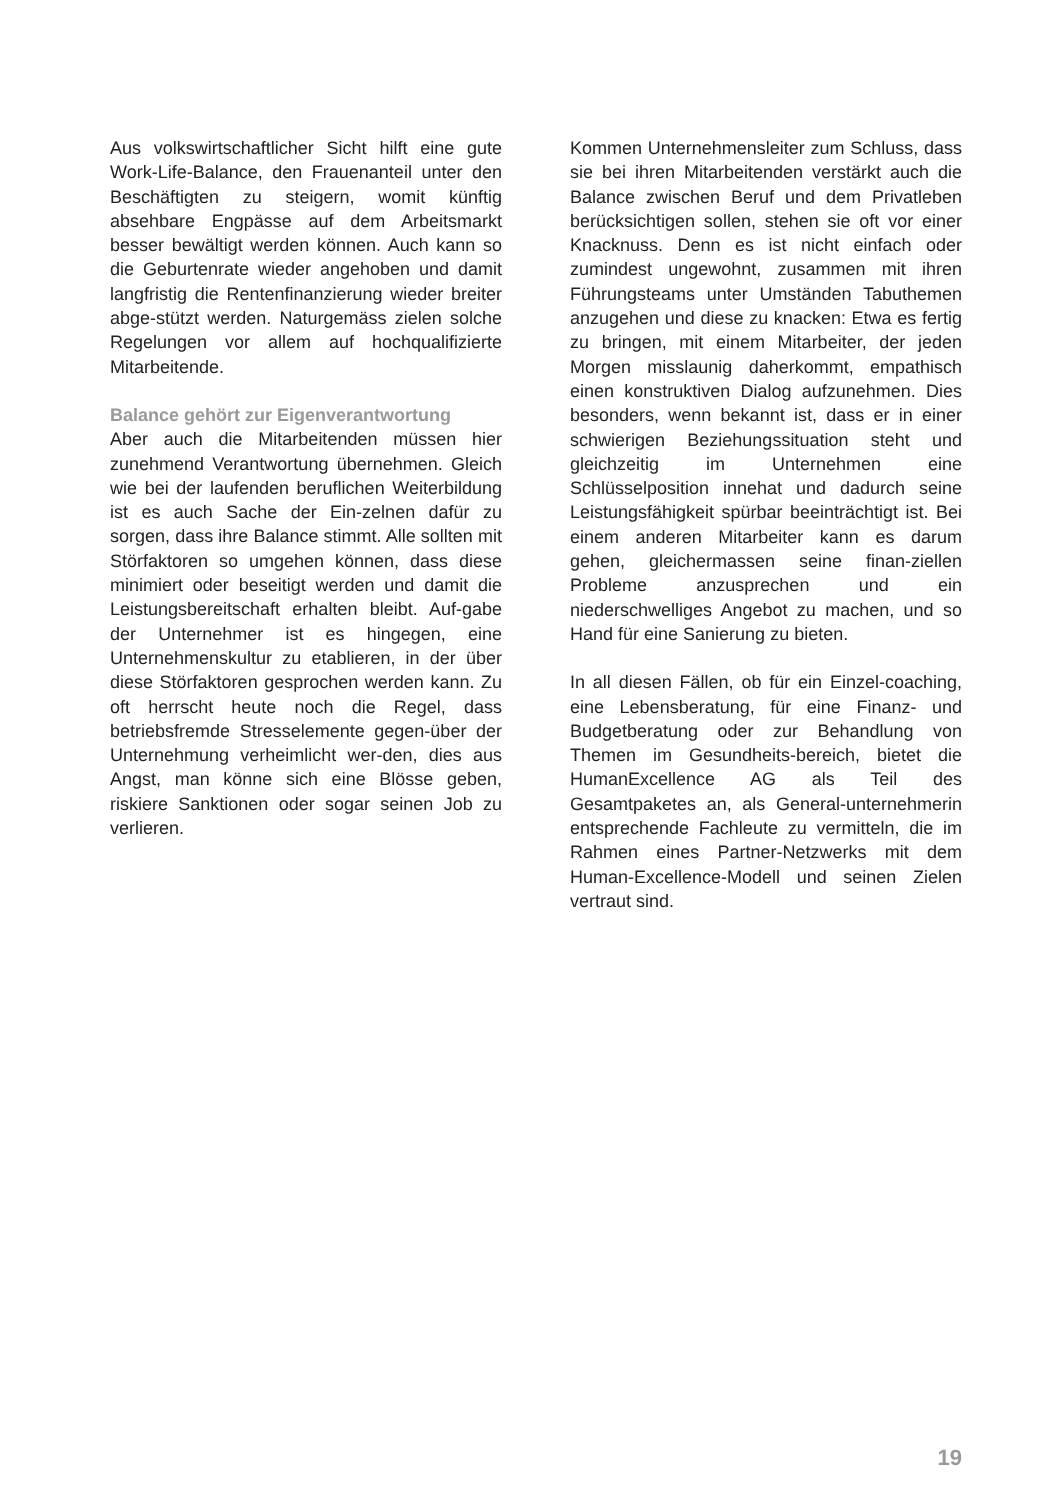Aus volkswirtschaftlicher Sicht hilft eine gute Work-Life-Balance, den Frauenanteil unter den Beschäftigten zu steigern, womit künftig absehbare Engpässe auf dem Arbeitsmarkt besser bewältigt werden können. Auch kann so die Geburtenrate wieder angehoben und damit langfristig die Rentenfinanzierung wieder breiter abge-stützt werden. Naturgemäss zielen solche Regelungen vor allem auf hochqualifizierte Mitarbeitende.
Balance gehört zur Eigenverantwortung
Aber auch die Mitarbeitenden müssen hier zunehmend Verantwortung übernehmen. Gleich wie bei der laufenden beruflichen Weiterbildung ist es auch Sache der Ein-zelnen dafür zu sorgen, dass ihre Balance stimmt. Alle sollten mit Störfaktoren so umgehen können, dass diese minimiert oder beseitigt werden und damit die Leistungsbereitschaft erhalten bleibt. Auf-gabe der Unternehmer ist es hingegen, eine Unternehmenskultur zu etablieren, in der über diese Störfaktoren gesprochen werden kann. Zu oft herrscht heute noch die Regel, dass betriebsfremde Stresselemente gegen-über der Unternehmung verheimlicht wer-den, dies aus Angst, man könne sich eine Blösse geben, riskiere Sanktionen oder sogar seinen Job zu verlieren.
Kommen Unternehmensleiter zum Schluss, dass sie bei ihren Mitarbeitenden verstärkt auch die Balance zwischen Beruf und dem Privatleben berücksichtigen sollen, stehen sie oft vor einer Knacknuss. Denn es ist nicht einfach oder zumindest ungewohnt, zusammen mit ihren Führungsteams unter Umständen Tabuthemen anzugehen und diese zu knacken: Etwa es fertig zu bringen, mit einem Mitarbeiter, der jeden Morgen misslaunig daherkommt, empathisch einen konstruktiven Dialog aufzunehmen. Dies besonders, wenn bekannt ist, dass er in einer schwierigen Beziehungssituation steht und gleichzeitig im Unternehmen eine Schlüsselposition innehat und dadurch seine Leistungsfähigkeit spürbar beeinträchtigt ist. Bei einem anderen Mitarbeiter kann es darum gehen, gleichermassen seine finan-ziellen Probleme anzusprechen und ein niederschwelliges Angebot zu machen, und so Hand für eine Sanierung zu bieten.
In all diesen Fällen, ob für ein Einzel-coaching, eine Lebensberatung, für eine Finanz- und Budgetberatung oder zur Behandlung von Themen im Gesundheits-bereich, bietet die HumanExcellence AG als Teil des Gesamtpaketes an, als General-unternehmerin entsprechende Fachleute zu vermitteln, die im Rahmen eines Partner-Netzwerks mit dem Human-Excellence-Modell und seinen Zielen vertraut sind.
19